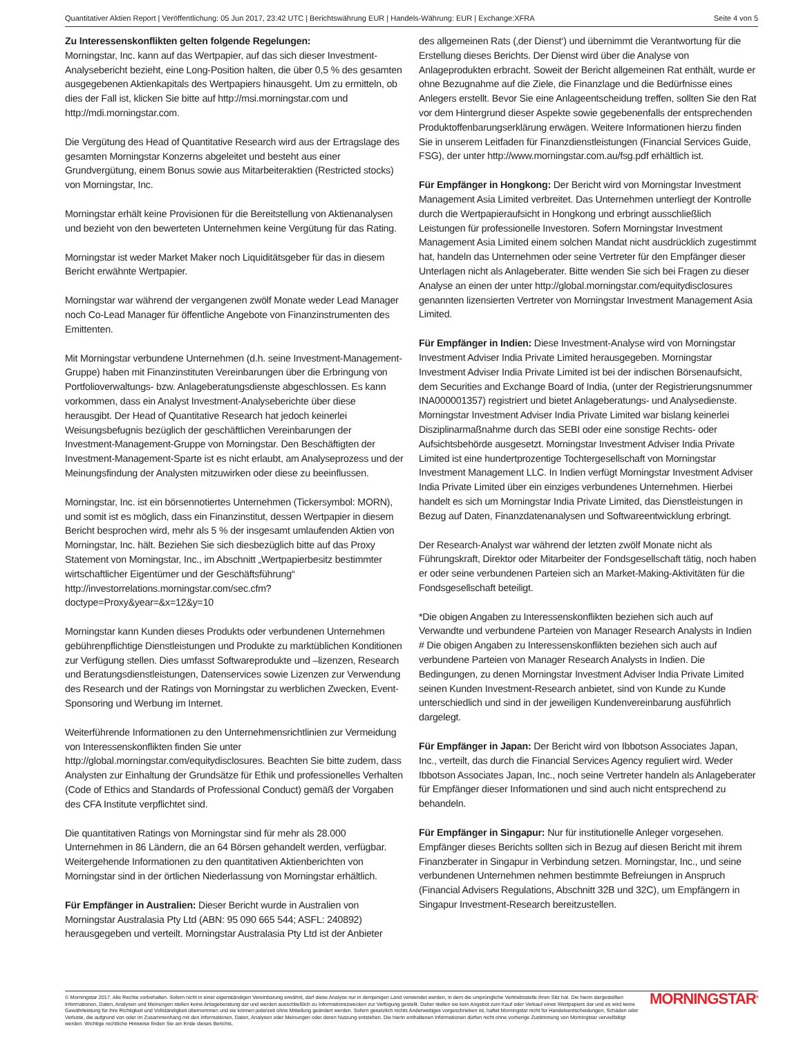Quantitativer Aktien Report | Veröffentlichung: 05 Jun 2017, 23:42 UTC | Berichtswährung EUR | Handels-Währung: EUR | Exchange:XFRA Seite 4 von 5
Zu Interessenskonflikten gelten folgende Regelungen:
Morningstar, Inc. kann auf das Wertpapier, auf das sich dieser Investment-Analysebericht bezieht, eine Long-Position halten, die über 0,5 % des gesamten ausgegebenen Aktienkapitals des Wertpapiers hinausgeht. Um zu ermitteln, ob dies der Fall ist, klicken Sie bitte auf http://msi.morningstar.com und http://mdi.morningstar.com.
Die Vergütung des Head of Quantitative Research wird aus der Ertragslage des gesamten Morningstar Konzerns abgeleitet und besteht aus einer Grundvergütung, einem Bonus sowie aus Mitarbeiteraktien (Restricted stocks) von Morningstar, Inc.
Morningstar erhält keine Provisionen für die Bereitstellung von Aktienanalysen und bezieht von den bewerteten Unternehmen keine Vergütung für das Rating.
Morningstar ist weder Market Maker noch Liquiditätsgeber für das in diesem Bericht erwähnte Wertpapier.
Morningstar war während der vergangenen zwölf Monate weder Lead Manager noch Co-Lead Manager für öffentliche Angebote von Finanzinstrumenten des Emittenten.
Mit Morningstar verbundene Unternehmen (d.h. seine Investment-Management-Gruppe) haben mit Finanzinstituten Vereinbarungen über die Erbringung von Portfolioverwaltungs- bzw. Anlageberatungsdienste abgeschlossen. Es kann vorkommen, dass ein Analyst Investment-Analyseberichte über diese herausgibt. Der Head of Quantitative Research hat jedoch keinerlei Weisungsbefugnis bezüglich der geschäftlichen Vereinbarungen der Investment-Management-Gruppe von Morningstar. Den Beschäftigten der Investment-Management-Sparte ist es nicht erlaubt, am Analyseprozess und der Meinungsfindung der Analysten mitzuwirken oder diese zu beeinflussen.
Morningstar, Inc. ist ein börsennotiertes Unternehmen (Tickersymbol: MORN), und somit ist es möglich, dass ein Finanzinstitut, dessen Wertpapier in diesem Bericht besprochen wird, mehr als 5 % der insgesamt umlaufenden Aktien von Morningstar, Inc. hält. Beziehen Sie sich diesbezüglich bitte auf das Proxy Statement von Morningstar, Inc., im Abschnitt „Wertpapierbesitz bestimmter wirtschaftlicher Eigentümer und der Geschäftsführung“ http://investorrelations.morningstar.com/sec.cfm?doctype=Proxy&year=&x=12&y=10
Morningstar kann Kunden dieses Produkts oder verbundenen Unternehmen gebührenpflichtige Dienstleistungen und Produkte zu marktüblichen Konditionen zur Verfügung stellen. Dies umfasst Softwareprodukte und –lizenzen, Research und Beratungsdienstleistungen, Datenservices sowie Lizenzen zur Verwendung des Research und der Ratings von Morningstar zu werblichen Zwecken, Event-Sponsoring und Werbung im Internet.
Weiterführende Informationen zu den Unternehmensrichtlinien zur Vermeidung von Interessenskonflikten finden Sie unter http://global.morningstar.com/equitydisclosures. Beachten Sie bitte zudem, dass Analysten zur Einhaltung der Grundsätze für Ethik und professionelles Verhalten (Code of Ethics and Standards of Professional Conduct) gemäß der Vorgaben des CFA Institute verpflichtet sind.
Die quantitativen Ratings von Morningstar sind für mehr als 28.000 Unternehmen in 86 Ländern, die an 64 Börsen gehandelt werden, verfügbar. Weitergehende Informationen zu den quantitativen Aktienberichten von Morningstar sind in der örtlichen Niederlassung von Morningstar erhältlich.
Für Empfänger in Australien: Dieser Bericht wurde in Australien von Morningstar Australasia Pty Ltd (ABN: 95 090 665 544; ASFL: 240892) herausgegeben und verteilt. Morningstar Australasia Pty Ltd ist der Anbieter
des allgemeinen Rats (‚der Dienst‘) und übernimmt die Verantwortung für die Erstellung dieses Berichts. Der Dienst wird über die Analyse von Anlageprodukten erbracht. Soweit der Bericht allgemeinen Rat enthält, wurde er ohne Bezugnahme auf die Ziele, die Finanzlage und die Bedürfnisse eines Anlegers erstellt. Bevor Sie eine Anlageentscheidung treffen, sollten Sie den Rat vor dem Hintergrund dieser Aspekte sowie gegebenenfalls der entsprechenden Produktoffenbarungserklärung erwägen. Weitere Informationen hierzu finden Sie in unserem Leitfaden für Finanzdienstleistungen (Financial Services Guide, FSG), der unter http://www.morningstar.com.au/fsg.pdf erhältlich ist.
Für Empfänger in Hongkong: Der Bericht wird von Morningstar Investment Management Asia Limited verbreitet. Das Unternehmen unterliegt der Kontrolle durch die Wertpapieraufsicht in Hongkong und erbringt ausschließlich Leistungen für professionelle Investoren. Sofern Morningstar Investment Management Asia Limited einem solchen Mandat nicht ausdrücklich zugestimmt hat, handeln das Unternehmen oder seine Vertreter für den Empfänger dieser Unterlagen nicht als Anlageberater. Bitte wenden Sie sich bei Fragen zu dieser Analyse an einen der unter http://global.morningstar.com/equitydisclosures genannten lizensierten Vertreter von Morningstar Investment Management Asia Limited.
Für Empfänger in Indien: Diese Investment-Analyse wird von Morningstar Investment Adviser India Private Limited herausgegeben. Morningstar Investment Adviser India Private Limited ist bei der indischen Börsenaufsicht, dem Securities and Exchange Board of India, (unter der Registrierungsnummer INA000001357) registriert und bietet Anlageberatungs- und Analysedienste. Morningstar Investment Adviser India Private Limited war bislang keinerlei Disziplinarmaßnahme durch das SEBI oder eine sonstige Rechts- oder Aufsichtsbehörde ausgesetzt. Morningstar Investment Adviser India Private Limited ist eine hundertprozentige Tochtergesellschaft von Morningstar Investment Management LLC. In Indien verfügt Morningstar Investment Adviser India Private Limited über ein einziges verbundenes Unternehmen. Hierbei handelt es sich um Morningstar India Private Limited, das Dienstleistungen in Bezug auf Daten, Finanzdatenanalysen und Softwareentwicklung erbringt.
Der Research-Analyst war während der letzten zwölf Monate nicht als Führungskraft, Direktor oder Mitarbeiter der Fondsgesellschaft tätig, noch haben er oder seine verbundenen Parteien sich an Market-Making-Aktivitäten für die Fondsgesellschaft beteiligt.
*Die obigen Angaben zu Interessenskonflikten beziehen sich auch auf Verwandte und verbundene Parteien von Manager Research Analysts in Indien # Die obigen Angaben zu Interessenskonflikten beziehen sich auch auf verbundene Parteien von Manager Research Analysts in Indien. Die Bedingungen, zu denen Morningstar Investment Adviser India Private Limited seinen Kunden Investment-Research anbietet, sind von Kunde zu Kunde unterschiedlich und sind in der jeweiligen Kundenvereinbarung ausführlich dargelegt.
Für Empfänger in Japan: Der Bericht wird von Ibbotson Associates Japan, Inc., verteilt, das durch die Financial Services Agency reguliert wird. Weder Ibbotson Associates Japan, Inc., noch seine Vertreter handeln als Anlageberater für Empfänger dieser Informationen und sind auch nicht entsprechend zu behandeln.
Für Empfänger in Singapur: Nur für institutionelle Anleger vorgesehen. Empfänger dieses Berichts sollten sich in Bezug auf diesen Bericht mit ihrem Finanzberater in Singapur in Verbindung setzen. Morningstar, Inc., und seine verbundenen Unternehmen nehmen bestimmte Befreiungen in Anspruch (Financial Advisers Regulations, Abschnitt 32B und 32C), um Empfängern in Singapur Investment-Research bereitzustellen.
© Morningstar 2017. Alle Rechte vorbehalten. Sofern nicht in einer eigenständigen Vereinbarung erwähnt, darf diese Analyse nur in demjenigen Land verwendet werden, in dem die ursprüngliche Vertriebsstelle ihren Sitz hat. Die hierin dargestellten Informationen, Daten, Analysen und Meinungen stellen keine Anlageberatung dar und werden ausschließlich zu Informationszwecken zur Verfügung gestellt. Daher stellen sie kein Angebot zum Kauf oder Verkauf eines Wertpapiers dar und es wird keine Gewährleistung für ihre Richtigkeit und Vollständigkeit übernommen und sie können jederzeit ohne Mitteilung geändert werden. Sofern gesetzlich nichts Anderweitiges vorgeschrieben ist, haftet Morningstar nicht für Handelsentscheidungen, Schäden oder Verluste, die aufgrund von oder im Zusammenhang mit den Informationen, Daten, Analysen oder Meinungen oder deren Nutzung entstehen. Die hierin enthaltenen Informationen dürfen nicht ohne vorherige Zustimmung von Morningstar vervielfältigt werden. Wichtige rechtliche Hinweise finden Sie am Ende dieses Berichts.
MORNINGSTAR<sup>®</sup>